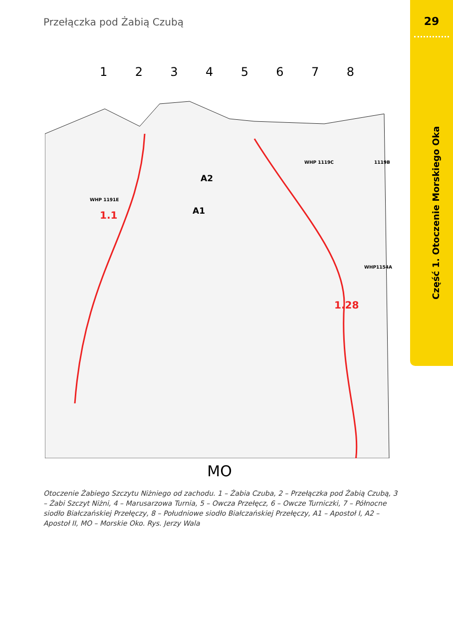Przełączka pod Żabią Czubą 29
Część 1. Otoczenie Morskiego Oka
1 2 3 4 5 6 7 8
1.1
1.28
A2
A1
WHP 1191E
WHP 1119C
1119B
WHP1154A
MO
Otoczenie Żabiego Szczytu Niżniego od zachodu. 1 – Żabia Czuba, 2 – Przełączka pod Żabią Czubą, 3 – Żabi Szczyt Niżni, 4 – Marusarzowa Turnia, 5 – Owcza Przełęcz, 6 – Owcze Turniczki, 7 – Północne siodło Białczańskiej Przełęczy, 8 – Południowe siodło Białczańskiej Przełęczy, A1 – Apostoł I, A2 – Apostoł II, MO – Morskie Oko. Rys. Jerzy Wala